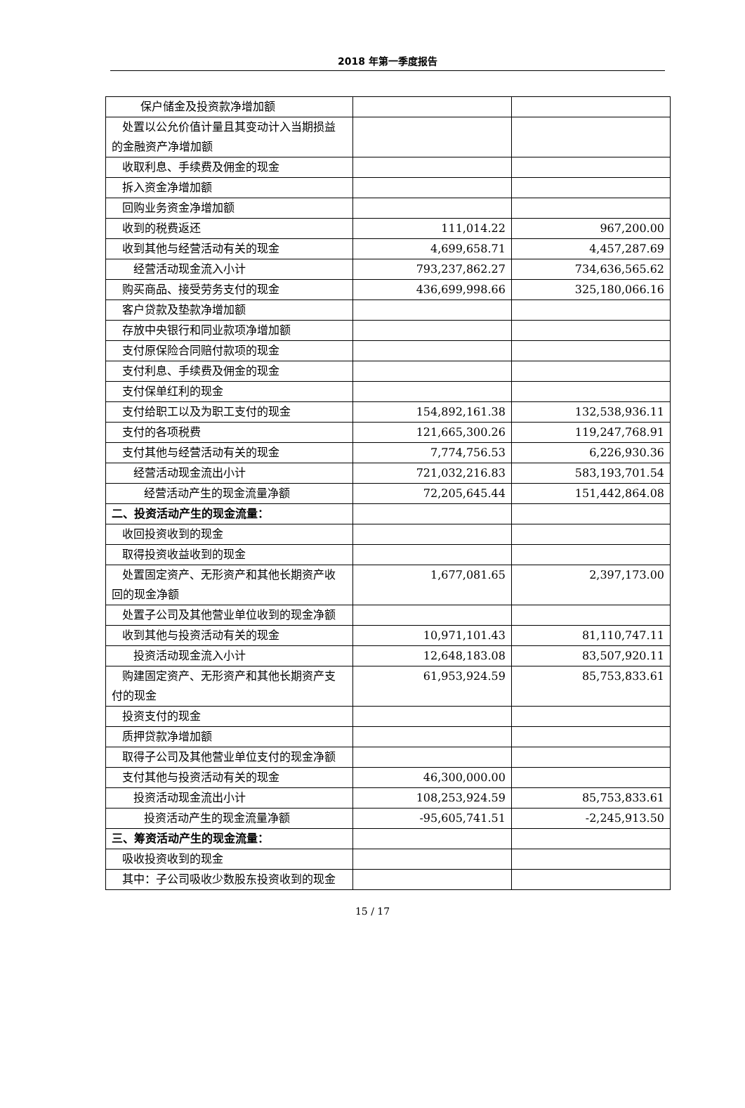2018 年第一季度报告
| 保户储金及投资款净增加额 | | |
| 处置以公允价值计量且其变动计入当期损益的金融资产净增加额 | | |
| 收取利息、手续费及佣金的现金 | | |
| 拆入资金净增加额 | | |
| 回购业务资金净增加额 | | |
| 收到的税费返还 | 111,014.22 | 967,200.00 |
| 收到其他与经营活动有关的现金 | 4,699,658.71 | 4,457,287.69 |
| 经营活动现金流入小计 | 793,237,862.27 | 734,636,565.62 |
| 购买商品、接受劳务支付的现金 | 436,699,998.66 | 325,180,066.16 |
| 客户贷款及垫款净增加额 | | |
| 存放中央银行和同业款项净增加额 | | |
| 支付原保险合同赔付款项的现金 | | |
| 支付利息、手续费及佣金的现金 | | |
| 支付保单红利的现金 | | |
| 支付给职工以及为职工支付的现金 | 154,892,161.38 | 132,538,936.11 |
| 支付的各项税费 | 121,665,300.26 | 119,247,768.91 |
| 支付其他与经营活动有关的现金 | 7,774,756.53 | 6,226,930.36 |
| 经营活动现金流出小计 | 721,032,216.83 | 583,193,701.54 |
| 经营活动产生的现金流量净额 | 72,205,645.44 | 151,442,864.08 |
| 二、投资活动产生的现金流量： | | |
| 收回投资收到的现金 | | |
| 取得投资收益收到的现金 | | |
| 处置固定资产、无形资产和其他长期资产收回的现金净额 | 1,677,081.65 | 2,397,173.00 |
| 处置子公司及其他营业单位收到的现金净额 | | |
| 收到其他与投资活动有关的现金 | 10,971,101.43 | 81,110,747.11 |
| 投资活动现金流入小计 | 12,648,183.08 | 83,507,920.11 |
| 购建固定资产、无形资产和其他长期资产支付的现金 | 61,953,924.59 | 85,753,833.61 |
| 投资支付的现金 | | |
| 质押贷款净增加额 | | |
| 取得子公司及其他营业单位支付的现金净额 | | |
| 支付其他与投资活动有关的现金 | 46,300,000.00 | |
| 投资活动现金流出小计 | 108,253,924.59 | 85,753,833.61 |
| 投资活动产生的现金流量净额 | -95,605,741.51 | -2,245,913.50 |
| 三、筹资活动产生的现金流量： | | |
| 吸收投资收到的现金 | | |
| 其中：子公司吸收少数股东投资收到的现金 | | |
15 / 17